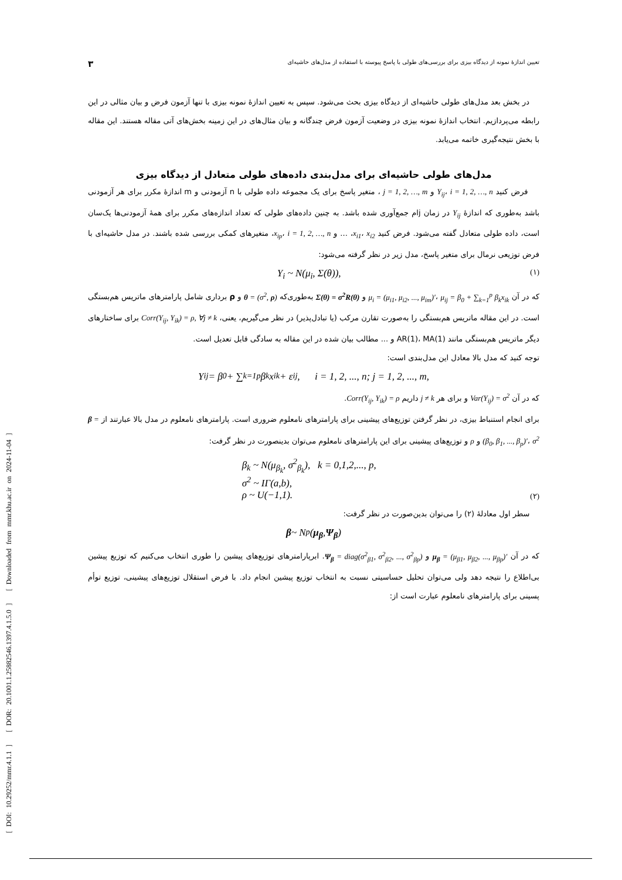[ DOI: 10.29252/mmr.4.1.1 ] [ DOR: 20.1001.1.25882546.1397.4.1.5.0 ] [ Downloaded from mmr.khu.ac.ir on 2024-11-04 ]
تعیین اندازهٔ نمونه از دیدگاه بیزی برای بررسی‌های طولی با پاسخ پیوسته با استفاده از مدل‌های حاشیه‌ای ۳
در بخش بعد مدل‌های طولی حاشیه‌ای از دیدگاه بیزی بحث می‌شود. سپس به تعیین اندازهٔ نمونه بیزی با تنها آزمون فرض و بیان مثالی در این رابطه می‌پردازیم. انتخاب اندازهٔ نمونه بیزی در وضعیت آزمون فرض چندگانه و بیان مثال‌های در این زمینه بخش‌های آتی مقاله هستند. این مقاله با بخش نتیجه‌گیری خاتمه می‌یابد.
مدل‌های طولی حاشیه‌ای برای مدل‌بندی داده‌های طولی متعادل از دیدگاه بیزی
فرض کنید Y<sub>ij</sub>، i = 1, 2, …, n و j = 1, 2, …, m ، متغیر پاسخ برای یک مجموعه داده طولی با n آزمودنی و m اندازهٔ مکرر برای هر آزمودنی باشد به‌طوری که اندازهٔ Y<sub>ij</sub> در زمان jام جمع‌آوری شده باشد. به چنین داده‌های طولی که تعداد اندازه‌های مکرر برای همهٔ آزمودنی‌ها یک‌سان است، داده طولی متعادل گفته می‌شود. فرض کنید x<sub>i1</sub>، x<sub>i2</sub>، ... و x<sub>ip</sub>، i = 1, 2, …, n، متغیرهای کمکی بررسی شده باشند. در مدل حاشیه‌ای با فرض توزیعی نرمال برای متغیر پاسخ، مدل زیر در نظر گرفته می‌شود:
Y<sub>i</sub> ~ N(μ<sub>i</sub>, Σ(θ)), (۱)
که در آن μ<sub>i</sub> = (μ<sub>i1</sub>, μ<sub>i2</sub>, ..., μ<sub>im</sub>)′، μ<sub>ij</sub> = β<sub>0</sub> + ∑<sub>k=1</sub><sup>p</sup> β<sub>k</sub>x<sub>ik</sub> و Σ(θ) = σ<sup>2</sup>R(θ) به‌طوری‌که θ = (σ<sup>2</sup>, ρ) و ρ برداری شامل پارامترهای ماتریس هم‌بستگی است. در این مقاله ماتریس هم‌بستگی را به‌صورت تقارن مرکب (یا تبادل‌پذیر) در نظر می‌گیریم، یعنی، Corr(Y<sub>ij</sub>, Y<sub>ik</sub>) = ρ, ∀j ≠ k برای ساختارهای دیگر ماتریس هم‌بستگی مانند AR(1)، MA(1) و ... مطالب بیان شده در این مقاله به سادگی قابل تعدیل است.
توجه کنید که مدل بالا معادل این مدل‌بندی است:
Y<sub>ij</sub> = β<sub>0</sub> + ∑<sub>k=1</sub><sup>p</sup> β<sub>k</sub>x<sub>ik</sub> + ε<sub>ij</sub>, i = 1, 2, ..., n; j = 1, 2, ..., m,
که در آن Var(Y<sub>ij</sub>) = σ<sup>2</sup> و برای هر j ≠ k داریم Corr(Y<sub>ij</sub>, Y<sub>ik</sub>) = ρ.
برای انجام استنباط بیزی، در نظر گرفتن توزیع‌های پیشینی برای پارامترهای نامعلوم ضروری است. پارامترهای نامعلوم در مدل بالا عبارتند از β = (β<sub>0</sub>, β<sub>1</sub>, ..., β<sub>p</sub>)′، σ<sup>2</sup> و ρ و توزیع‌های پیشینی برای این پارامترهای نامعلوم می‌توان بدینصورت در نظر گرفت:
β<sub>k</sub> ~ N(μ<sub>β<sub>k</sub></sub>, σ<sup>2</sup><sub>β<sub>k</sub></sub>), k = 0,1,2,..., p,
σ<sup>2</sup> ~ IΓ(a,b),
ρ ~ U(−1,1). (۲)
سطر اول معادلهٔ (۲) را می‌توان بدین‌صورت در نظر گرفت:
β ~ N<sub>p</sub>(μ<sub>β</sub>, Ψ<sub>β</sub>)
که در آن μ<sub>β</sub> = (μ<sub>β1</sub>, μ<sub>β2</sub>, ..., μ<sub>βp</sub>)′ و Ψ<sub>β</sub> = diag(σ<sup>2</sup><sub>β1</sub>, σ<sup>2</sup><sub>β2</sub>, ..., σ<sup>2</sup><sub>βp</sub>). ابرپارامترهای توزیع‌های پیشین را طوری انتخاب می‌کنیم که توزیع پیشین بی‌اطلاع را نتیجه دهد ولی می‌توان تحلیل حساسیتی نسبت به انتخاب توزیع پیشین انجام داد. با فرض استقلال توزیع‌های پیشینی، توزیع توأم پسینی برای پارامترهای نامعلوم عبارت است از: